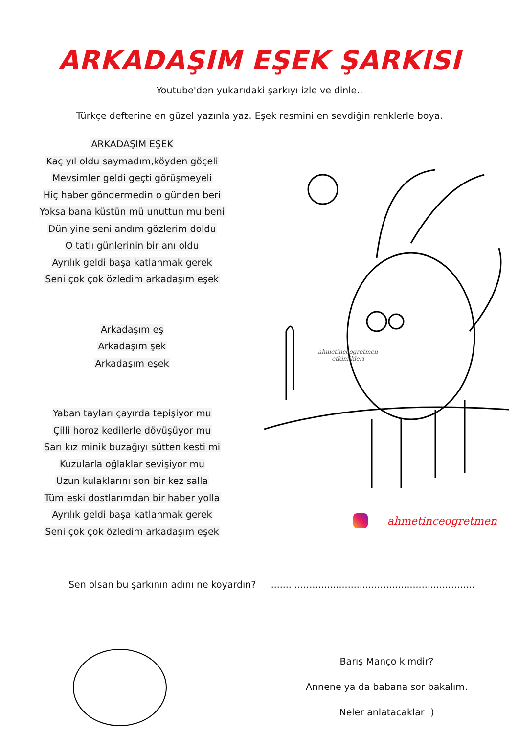ARKADAŞIM EŞEK ŞARKISI
Youtube'den yukarıdaki şarkıyı izle ve dinle..
Türkçe defterine en güzel yazınla yaz. Eşek resmini en sevdiğin renklerle boya.
ARKADAŞIM EŞEK
Kaç yıl oldu saymadım,köyden göçeli
Mevsimler geldi geçti görüşmeyeli
Hiç haber göndermedin o günden beri
Yoksa bana küstün mü unuttun mu beni
Dün yine seni andım gözlerim doldu
O tatlı günlerinin bir anı oldu
Ayrılık geldi başa katlanmak gerek
Seni çok çok özledim arkadaşım eşek
Arkadaşım eş
Arkadaşım şek
Arkadaşım eşek
Yaban tayları çayırda tepişiyor mu
Çilli horoz kedilerle dövüşüyor mu
Sarı kız minik buzağıyı sütten kesti mi
Kuzularla oğlaklar sevişiyor mu
Uzun kulaklarını son bir kez salla
Tüm eski dostlarımdan bir haber yolla
Ayrılık geldi başa katlanmak gerek
Seni çok çok özledim arkadaşım eşek
ahmetinceogretmen
etkinlikleri
ahmetinceogretmen
Sen olsan bu şarkının adını ne koyardın? .....................................................................
Barış Manço kimdir?
Annene ya da babana sor bakalım.
Neler anlatacaklar :)